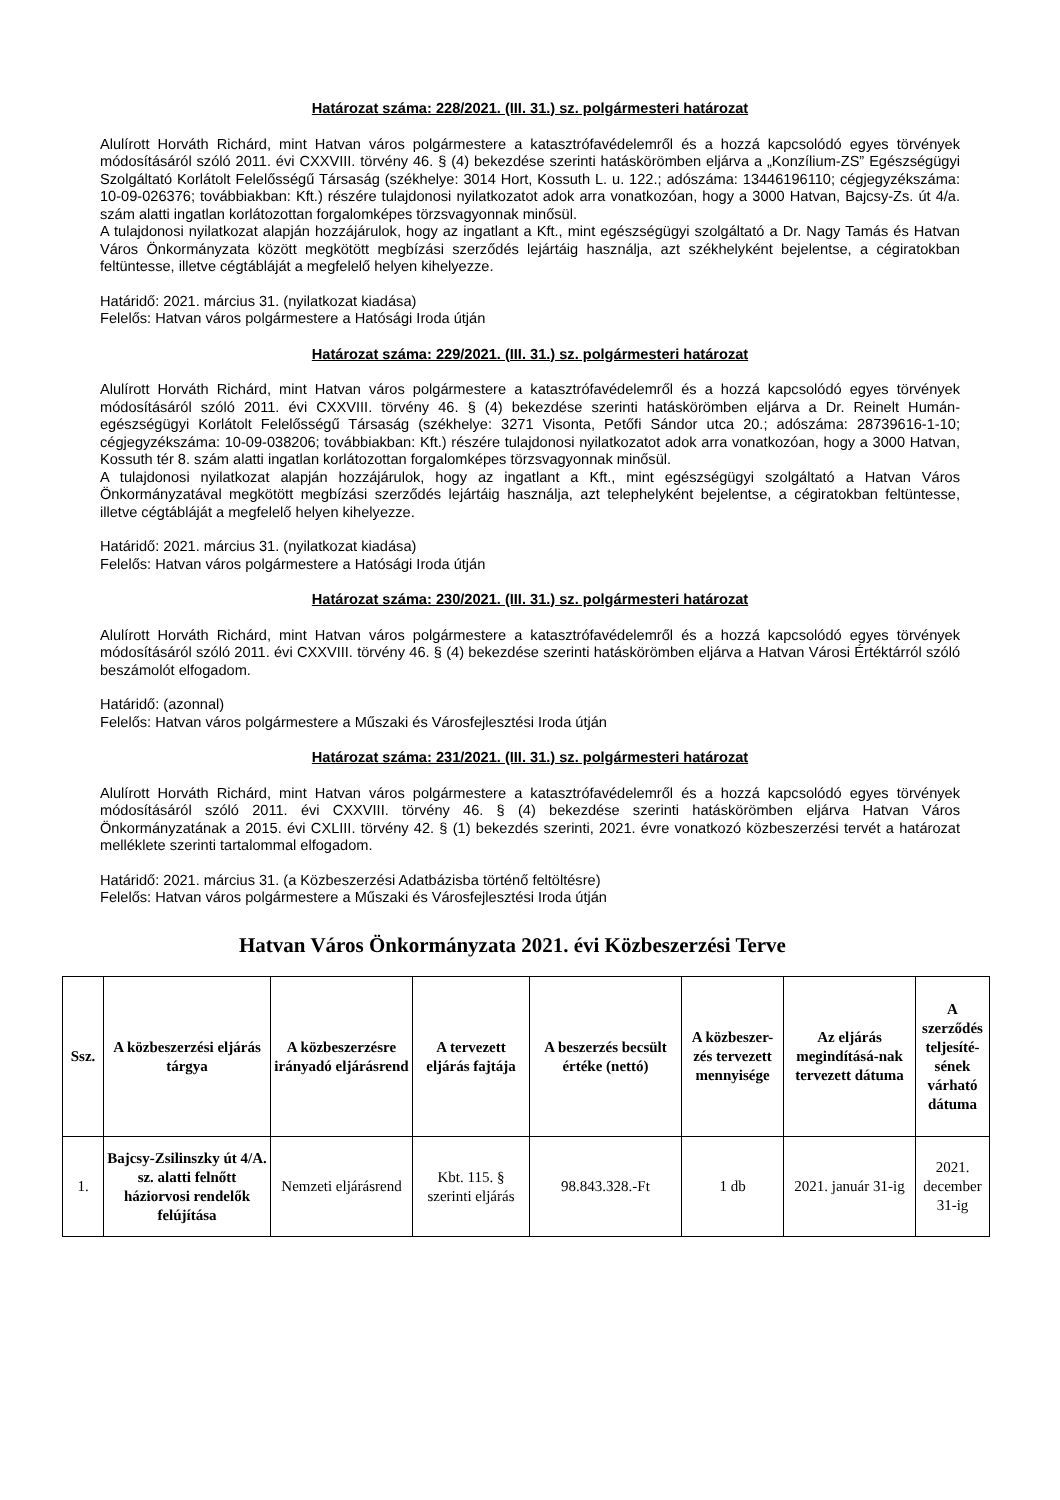Határozat száma: 228/2021. (III. 31.) sz. polgármesteri határozat
Alulírott Horváth Richárd, mint Hatvan város polgármestere a katasztrófavédelemről és a hozzá kapcsolódó egyes törvények módosításáról szóló 2011. évi CXXVIII. törvény 46. § (4) bekezdése szerinti hatáskörömben eljárva a „Konzílium-ZS” Egészségügyi Szolgáltató Korlátolt Felelősségű Társaság (székhelye: 3014 Hort, Kossuth L. u. 122.; adószáma: 13446196110; cégjegyzékszáma: 10-09-026376; továbbiakban: Kft.) részére tulajdonosi nyilatkozatot adok arra vonatkozóan, hogy a 3000 Hatvan, Bajcsy-Zs. út 4/a. szám alatti ingatlan korlátozottan forgalomképes törzsvagyonnak minősül.
A tulajdonosi nyilatkozat alapján hozzájárulok, hogy az ingatlant a Kft., mint egészségügyi szolgáltató a Dr. Nagy Tamás és Hatvan Város Önkormányzata között megkötött megbízási szerződés lejártáig használja, azt székhelyként bejelentse, a cégiratokban feltüntesse, illetve cégtábláját a megfelelő helyen kihelyezze.
Határidő: 2021. március 31. (nyilatkozat kiadása)
Felelős: Hatvan város polgármestere a Hatósági Iroda útján
Határozat száma: 229/2021. (III. 31.) sz. polgármesteri határozat
Alulírott Horváth Richárd, mint Hatvan város polgármestere a katasztrófavédelemről és a hozzá kapcsolódó egyes törvények módosításáról szóló 2011. évi CXXVIII. törvény 46. § (4) bekezdése szerinti hatáskörömben eljárva a Dr. Reinelt Humán-egészségügyi Korlátolt Felelősségű Társaság (székhelye: 3271 Visonta, Petőfi Sándor utca 20.; adószáma: 28739616-1-10; cégjegyzékszáma: 10-09-038206; továbbiakban: Kft.) részére tulajdonosi nyilatkozatot adok arra vonatkozóan, hogy a 3000 Hatvan, Kossuth tér 8. szám alatti ingatlan korlátozottan forgalomképes törzsvagyonnak minősül.
A tulajdonosi nyilatkozat alapján hozzájárulok, hogy az ingatlant a Kft., mint egészségügyi szolgáltató a Hatvan Város Önkormányzatával megkötött megbízási szerződés lejártáig használja, azt telephelyként bejelentse, a cégiratokban feltüntesse, illetve cégtábláját a megfelelő helyen kihelyezze.
Határidő: 2021. március 31. (nyilatkozat kiadása)
Felelős: Hatvan város polgármestere a Hatósági Iroda útján
Határozat száma: 230/2021. (III. 31.) sz. polgármesteri határozat
Alulírott Horváth Richárd, mint Hatvan város polgármestere a katasztrófavédelemről és a hozzá kapcsolódó egyes törvények módosításáról szóló 2011. évi CXXVIII. törvény 46. § (4) bekezdése szerinti hatáskörömben eljárva a Hatvan Városi Értéktárról szóló beszámolót elfogadom.
Határidő: (azonnal)
Felelős: Hatvan város polgármestere a Műszaki és Városfejlesztési Iroda útján
Határozat száma: 231/2021. (III. 31.) sz. polgármesteri határozat
Alulírott Horváth Richárd, mint Hatvan város polgármestere a katasztrófavédelemről és a hozzá kapcsolódó egyes törvények módosításáról szóló 2011. évi CXXVIII. törvény 46. § (4) bekezdése szerinti hatáskörömben eljárva Hatvan Város Önkormányzatának a 2015. évi CXLIII. törvény 42. § (1) bekezdés szerinti, 2021. évre vonatkozó közbeszerzési tervét a határozat melléklete szerinti tartalommal elfogadom.
Határidő: 2021. március 31. (a Közbeszerzési Adatbázisba történő feltöltésre)
Felelős: Hatvan város polgármestere a Műszaki és Városfejlesztési Iroda útján
Hatvan Város Önkormányzata 2021. évi Közbeszerzési Terve
| Ssz. | A közbeszerzési eljárás tárgya | A közbeszerzésre irányadó eljárásrend | A tervezett eljárás fajtája | A beszerzés becsült értéke (nettó) | A közbeszer-zés tervezett mennyisége | Az eljárás megindításá-nak tervezett dátuma | A szerződés teljesíté-sének várható dátuma |
| --- | --- | --- | --- | --- | --- | --- | --- |
| 1. | Bajcsy-Zsilinszky út 4/A. sz. alatti felnőtt háziorvosi rendelők felújítása | Nemzeti eljárásrend | Kbt. 115. § szerinti eljárás | 98.843.328.-Ft | 1 db | 2021. január 31-ig | 2021. december 31-ig |